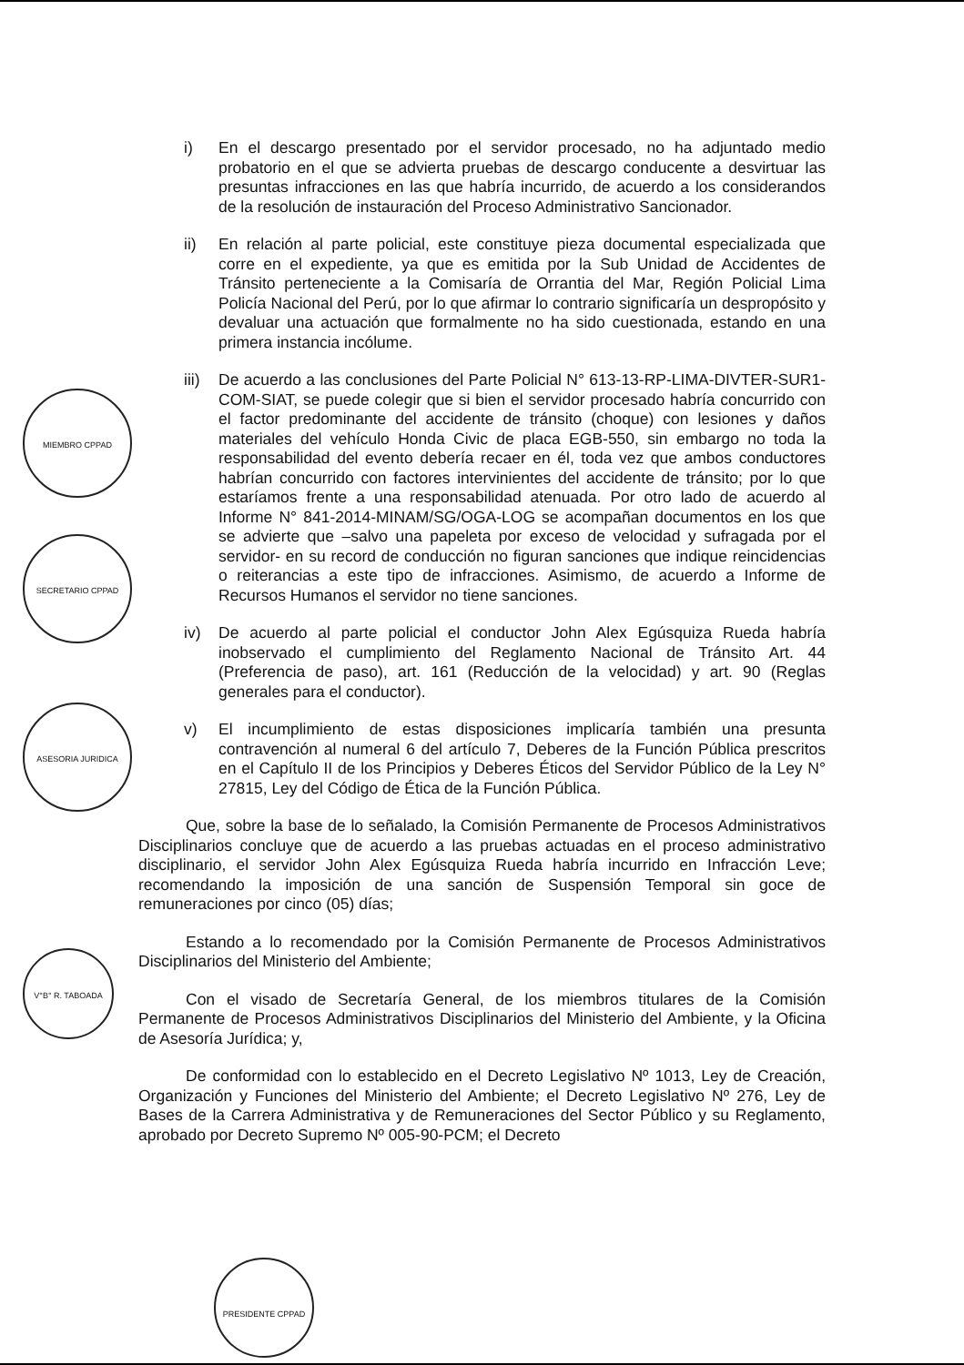MIEMBRO CPPAD
SECRETARIO CPPAD
ASESORIA JURIDICA
V°B° R. TABOADA
PRESIDENTE CPPAD
i) En el descargo presentado por el servidor procesado, no ha adjuntado medio probatorio en el que se advierta pruebas de descargo conducente a desvirtuar las presuntas infracciones en las que habría incurrido, de acuerdo a los considerandos de la resolución de instauración del Proceso Administrativo Sancionador.
ii) En relación al parte policial, este constituye pieza documental especializada que corre en el expediente, ya que es emitida por la Sub Unidad de Accidentes de Tránsito perteneciente a la Comisaría de Orrantia del Mar, Región Policial Lima Policía Nacional del Perú, por lo que afirmar lo contrario significaría un despropósito y devaluar una actuación que formalmente no ha sido cuestionada, estando en una primera instancia incólume.
iii) De acuerdo a las conclusiones del Parte Policial N° 613-13-RP-LIMA-DIVTER-SUR1-COM-SIAT, se puede colegir que si bien el servidor procesado habría concurrido con el factor predominante del accidente de tránsito (choque) con lesiones y daños materiales del vehículo Honda Civic de placa EGB-550, sin embargo no toda la responsabilidad del evento debería recaer en él, toda vez que ambos conductores habrían concurrido con factores intervinientes del accidente de tránsito; por lo que estaríamos frente a una responsabilidad atenuada. Por otro lado de acuerdo al Informe N° 841-2014-MINAM/SG/OGA-LOG se acompañan documentos en los que se advierte que –salvo una papeleta por exceso de velocidad y sufragada por el servidor- en su record de conducción no figuran sanciones que indique reincidencias o reiterancias a este tipo de infracciones. Asimismo, de acuerdo a Informe de Recursos Humanos el servidor no tiene sanciones.
iv) De acuerdo al parte policial el conductor John Alex Egúsquiza Rueda habría inobservado el cumplimiento del Reglamento Nacional de Tránsito Art. 44 (Preferencia de paso), art. 161 (Reducción de la velocidad) y art. 90 (Reglas generales para el conductor).
v) El incumplimiento de estas disposiciones implicaría también una presunta contravención al numeral 6 del artículo 7, Deberes de la Función Pública prescritos en el Capítulo II de los Principios y Deberes Éticos del Servidor Público de la Ley N° 27815, Ley del Código de Ética de la Función Pública.
Que, sobre la base de lo señalado, la Comisión Permanente de Procesos Administrativos Disciplinarios concluye que de acuerdo a las pruebas actuadas en el proceso administrativo disciplinario, el servidor John Alex Egúsquiza Rueda habría incurrido en Infracción Leve; recomendando la imposición de una sanción de Suspensión Temporal sin goce de remuneraciones por cinco (05) días;
Estando a lo recomendado por la Comisión Permanente de Procesos Administrativos Disciplinarios del Ministerio del Ambiente;
Con el visado de Secretaría General, de los miembros titulares de la Comisión Permanente de Procesos Administrativos Disciplinarios del Ministerio del Ambiente, y la Oficina de Asesoría Jurídica; y,
De conformidad con lo establecido en el Decreto Legislativo Nº 1013, Ley de Creación, Organización y Funciones del Ministerio del Ambiente; el Decreto Legislativo Nº 276, Ley de Bases de la Carrera Administrativa y de Remuneraciones del Sector Público y su Reglamento, aprobado por Decreto Supremo Nº 005-90-PCM; el Decreto